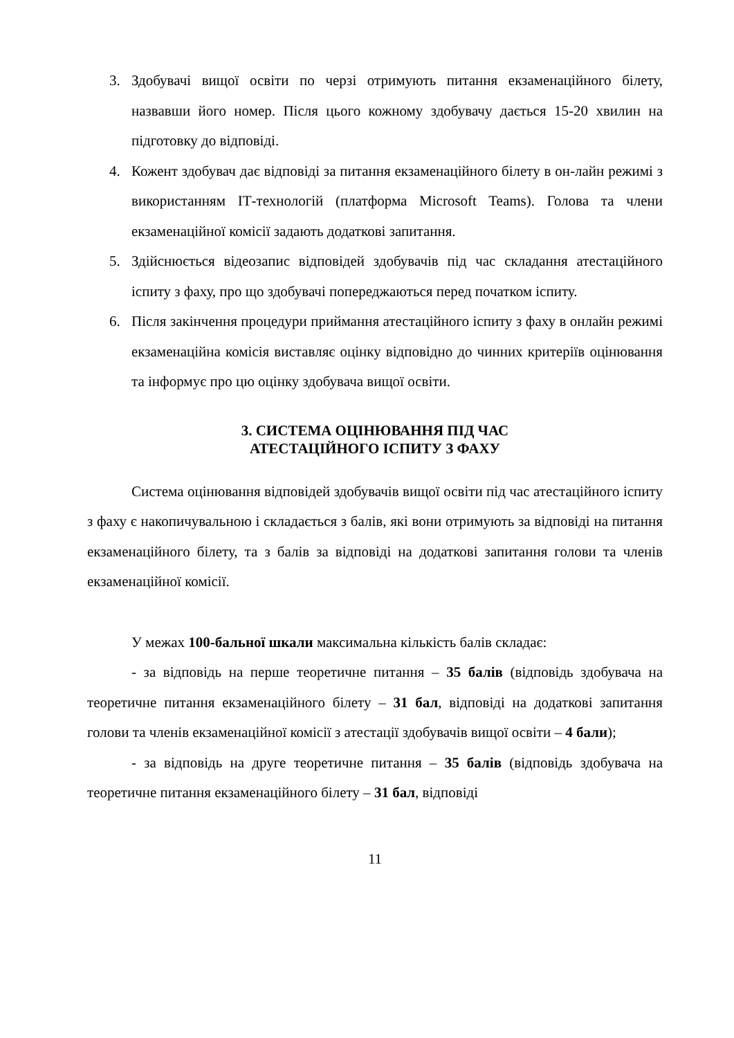3. Здобувачі вищої освіти по черзі отримують питання екзаменаційного білету, назвавши його номер. Після цього кожному здобувачу дається 15-20 хвилин на підготовку до відповіді.
4. Кожент здобувач дає відповіді за питання екзаменаційного білету в он-лайн режимі з використанням ІТ-технологій (платформа Microsoft Teams). Голова та члени екзаменаційної комісії задають додаткові запитання.
5. Здійснюється відеозапис відповідей здобувачів під час складання атестаційного іспиту з фаху, про що здобувачі попереджаються перед початком іспиту.
6. Після закінчення процедури приймання атестаційного іспиту з фаху в онлайн режимі екзаменаційна комісія виставляє оцінку відповідно до чинних критеріїв оцінювання та інформує про цю оцінку здобувача вищої освіти.
3. СИСТЕМА ОЦІНЮВАННЯ ПІД ЧАС
АТЕСТАЦІЙНОГО ІСПИТУ З ФАХУ
Система оцінювання відповідей здобувачів вищої освіти під час атестаційного іспиту з фаху є накопичувальною і складається з балів, які вони отримують за відповіді на питання екзаменаційного білету, та з балів за відповіді на додаткові запитання голови та членів екзаменаційної комісії.
У межах 100-бальної шкали максимальна кількість балів складає:
- за відповідь на перше теоретичне питання – 35 балів (відповідь здобувача на теоретичне питання екзаменаційного білету – 31 бал, відповіді на додаткові запитання голови та членів екзаменаційної комісії з атестації здобувачів вищої освіти – 4 бали);
- за відповідь на друге теоретичне питання – 35 балів (відповідь здобувача на теоретичне питання екзаменаційного білету – 31 бал, відповіді
11